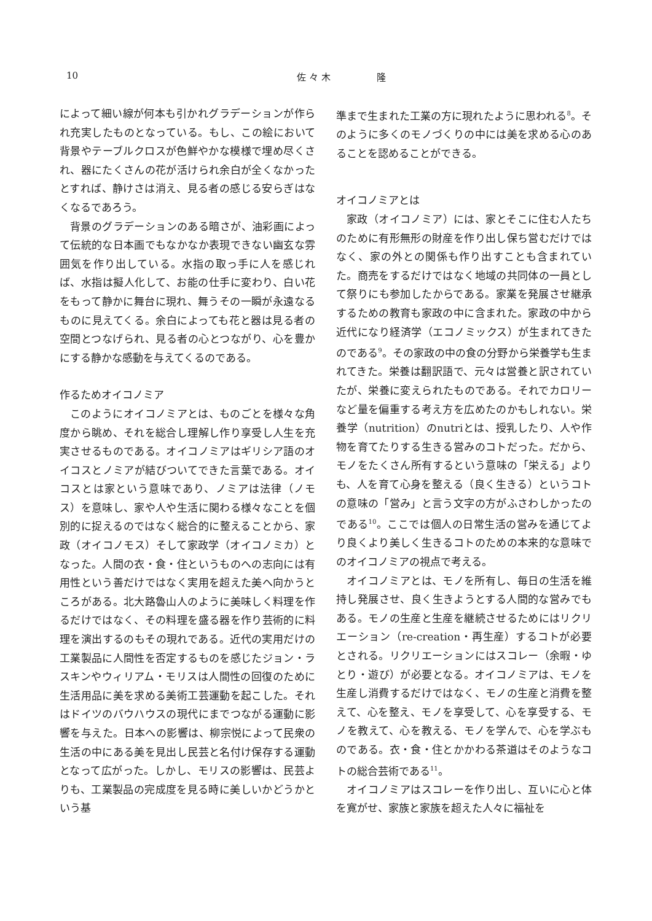10 佐 々 木　　　　　隆
によって細い線が何本も引かれグラデーションが作られ充実したものとなっている。もし、この絵において背景やテーブルクロスが色鮮やかな模様で埋め尽くされ、器にたくさんの花が活けられ余白が全くなかったとすれば、静けさは消え、見る者の感じる安らぎはなくなるであろう。
背景のグラデーションのある暗さが、油彩画によって伝統的な日本画でもなかなか表現できない幽玄な雰囲気を作り出している。水指の取っ手に人を感じれば、水指は擬人化して、お能の仕手に変わり、白い花をもって静かに舞台に現れ、舞うその一瞬が永遠なるものに見えてくる。余白によっても花と器は見る者の空間とつなげられ、見る者の心とつながり、心を豊かにする静かな感動を与えてくるのである。
作るためオイコノミア
このようにオイコノミアとは、ものごとを様々な角度から眺め、それを総合し理解し作り享受し人生を充実させるものである。オイコノミアはギリシア語のオイコスとノミアが結びついてできた言葉である。オイコスとは家という意味であり、ノミアは法律（ノモス）を意味し、家や人や生活に関わる様々なことを個別的に捉えるのではなく総合的に整えることから、家政（オイコノモス）そして家政学（オイコノミカ）となった。人間の衣・食・住というものへの志向には有用性という善だけではなく実用を超えた美へ向かうところがある。北大路魯山人のように美味しく料理を作るだけではなく、その料理を盛る器を作り芸術的に料理を演出するのもその現れである。近代の実用だけの工業製品に人間性を否定するものを感じたジョン・ラスキンやウィリアム・モリスは人間性の回復のために生活用品に美を求める美術工芸運動を起こした。それはドイツのバウハウスの現代にまでつながる運動に影響を与えた。日本への影響は、柳宗悦によって民衆の生活の中にある美を見出し民芸と名付け保存する運動となって広がった。しかし、モリスの影響は、民芸よりも、工業製品の完成度を見る時に美しいかどうかという基
準まで生まれた工業の方に現れたように思われる<sup>8</sup>。そのように多くのモノづくりの中には美を求める心のあることを認めることができる。
オイコノミアとは
家政（オイコノミア）には、家とそこに住む人たちのために有形無形の財産を作り出し保ち営むだけではなく、家の外との関係も作り出すことも含まれていた。商売をするだけではなく地域の共同体の一員として祭りにも参加したからである。家業を発展させ継承するための教育も家政の中に含まれた。家政の中から近代になり経済学（エコノミックス）が生まれてきたのである<sup>9</sup>。その家政の中の食の分野から栄養学も生まれてきた。栄養は翻訳語で、元々は営養と訳されていたが、栄養に変えられたものである。それでカロリーなど量を偏重する考え方を広めたのかもしれない。栄養学（nutrition）のnutriとは、授乳したり、人や作物を育てたりする生きる営みのコトだった。だから、モノをたくさん所有するという意味の「栄える」よりも、人を育て心身を整える（良く生きる）というコトの意味の「営み」と言う文字の方がふさわしかったのである<sup>10</sup>。ここでは個人の日常生活の営みを通じてより良くより美しく生きるコトのための本来的な意味でのオイコノミアの視点で考える。
オイコノミアとは、モノを所有し、毎日の生活を維持し発展させ、良く生きようとする人間的な営みでもある。モノの生産と生産を継続させるためにはリクリエーション（re-creation・再生産）するコトが必要とされる。リクリエーションにはスコレー（余暇・ゆとり・遊び）が必要となる。オイコノミアは、モノを生産し消費するだけではなく、モノの生産と消費を整えて、心を整え、モノを享受して、心を享受する、モノを教えて、心を教える、モノを学んで、心を学ぶものである。衣・食・住とかかわる茶道はそのようなコトの総合芸術である<sup>11</sup>。
オイコノミアはスコレーを作り出し、互いに心と体を寛がせ、家族と家族を超えた人々に福祉を